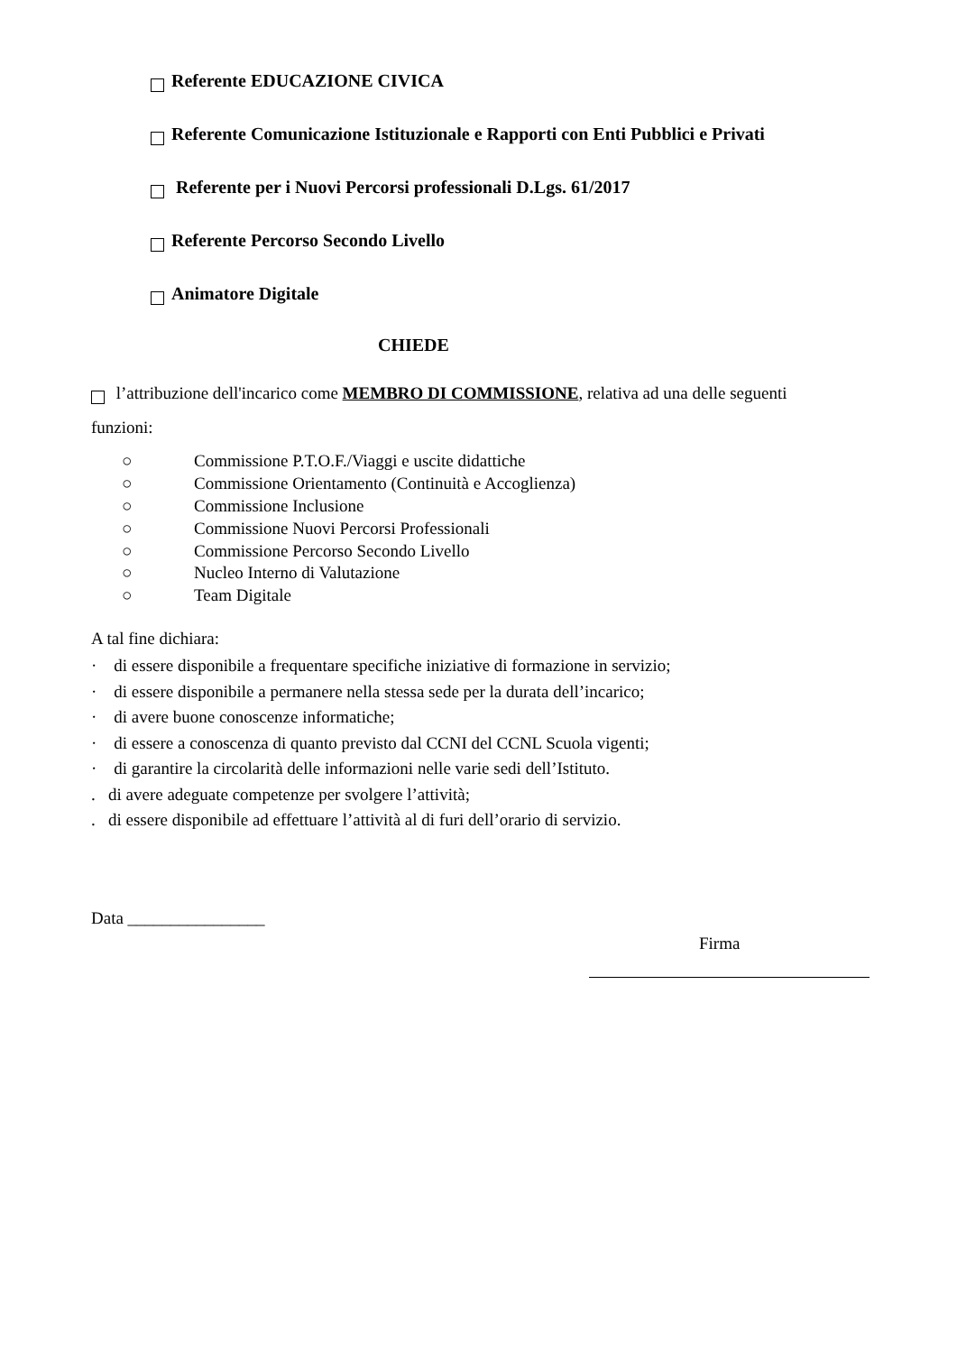Referente EDUCAZIONE CIVICA
Referente Comunicazione Istituzionale e Rapporti con Enti Pubblici e Privati
Referente per i Nuovi Percorsi professionali D.Lgs. 61/2017
Referente Percorso Secondo Livello
Animatore Digitale
CHIEDE
l’attribuzione dell'incarico come MEMBRO DI COMMISSIONE, relativa ad una delle seguenti funzioni:
○ Commissione P.T.O.F./Viaggi e uscite didattiche
○ Commissione Orientamento (Continuità e Accoglienza)
○ Commissione Inclusione
○ Commissione Nuovi Percorsi Professionali
○ Commissione Percorso Secondo Livello
○ Nucleo Interno di Valutazione
○ Team Digitale
A tal fine dichiara:
· di essere disponibile a frequentare specifiche iniziative di formazione in servizio;
· di essere disponibile a permanere nella stessa sede per la durata dell’incarico;
· di avere buone conoscenze informatiche;
· di essere a conoscenza di quanto previsto dal CCNI del CCNL Scuola vigenti;
· di garantire la circolarità delle informazioni nelle varie sedi dell’Istituto.
. di avere adeguate competenze per svolgere l’attività;
. di essere disponibile ad effettuare l’attività al di furi dell’orario di servizio.
Data ________________
Firma